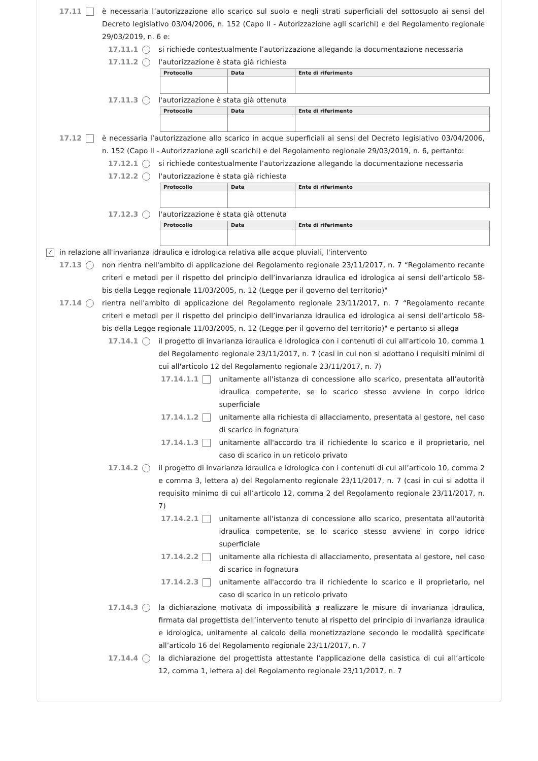17.11 è necessaria l’autorizzazione allo scarico sul suolo e negli strati superficiali del sottosuolo ai sensi del Decreto legislativo 03/04/2006, n. 152 (Capo II - Autorizzazione agli scarichi) e del Regolamento regionale 29/03/2019, n. 6 e:
17.11.1 si richiede contestualmente l’autorizzazione allegando la documentazione necessaria
17.11.2 l'autorizzazione è stata già richiesta
| Protocollo | Data | Ente di riferimento |
| --- | --- | --- |
17.11.3 l'autorizzazione è stata già ottenuta
| Protocollo | Data | Ente di riferimento |
| --- | --- | --- |
17.12 è necessaria l’autorizzazione allo scarico in acque superficiali ai sensi del Decreto legislativo 03/04/2006, n. 152 (Capo II - Autorizzazione agli scarichi) e del Regolamento regionale 29/03/2019, n. 6, pertanto:
17.12.1 si richiede contestualmente l’autorizzazione allegando la documentazione necessaria
17.12.2 l'autorizzazione è stata già richiesta
| Protocollo | Data | Ente di riferimento |
| --- | --- | --- |
17.12.3 l'autorizzazione è stata già ottenuta
| Protocollo | Data | Ente di riferimento |
| --- | --- | --- |
✓ in relazione all'invarianza idraulica e idrologica relativa alle acque pluviali, l'intervento
17.13 non rientra nell'ambito di applicazione del Regolamento regionale 23/11/2017, n. 7 “Regolamento recante criteri e metodi per il rispetto del principio dell’invarianza idraulica ed idrologica ai sensi dell’articolo 58-bis della Legge regionale 11/03/2005, n. 12 (Legge per il governo del territorio)"
17.14 rientra nell'ambito di applicazione del Regolamento regionale 23/11/2017, n. 7 “Regolamento recante criteri e metodi per il rispetto del principio dell’invarianza idraulica ed idrologica ai sensi dell’articolo 58-bis della Legge regionale 11/03/2005, n. 12 (Legge per il governo del territorio)" e pertanto si allega
17.14.1 il progetto di invarianza idraulica e idrologica con i contenuti di cui all'articolo 10, comma 1 del Regolamento regionale 23/11/2017, n. 7 (casi in cui non si adottano i requisiti minimi di cui all'articolo 12 del Regolamento regionale 23/11/2017, n. 7)
17.14.1.1 unitamente all'istanza di concessione allo scarico, presentata all’autorità idraulica competente, se lo scarico stesso avviene in corpo idrico superficiale
17.14.1.2 unitamente alla richiesta di allacciamento, presentata al gestore, nel caso di scarico in fognatura
17.14.1.3 unitamente all'accordo tra il richiedente lo scarico e il proprietario, nel caso di scarico in un reticolo privato
17.14.2 il progetto di invarianza idraulica e idrologica con i contenuti di cui all’articolo 10, comma 2 e comma 3, lettera a) del Regolamento regionale 23/11/2017, n. 7 (casi in cui si adotta il requisito minimo di cui all’articolo 12, comma 2 del Regolamento regionale 23/11/2017, n. 7)
17.14.2.1 unitamente all'istanza di concessione allo scarico, presentata all'autorità idraulica competente, se lo scarico stesso avviene in corpo idrico superficiale
17.14.2.2 unitamente alla richiesta di allacciamento, presentata al gestore, nel caso di scarico in fognatura
17.14.2.3 unitamente all'accordo tra il richiedente lo scarico e il proprietario, nel caso di scarico in un reticolo privato
17.14.3 la dichiarazione motivata di impossibilità a realizzare le misure di invarianza idraulica, firmata dal progettista dell’intervento tenuto al rispetto del principio di invarianza idraulica e idrologica, unitamente al calcolo della monetizzazione secondo le modalità specificate all’articolo 16 del Regolamento regionale 23/11/2017, n. 7
17.14.4 la dichiarazione del progettista attestante l’applicazione della casistica di cui all’articolo 12, comma 1, lettera a) del Regolamento regionale 23/11/2017, n. 7